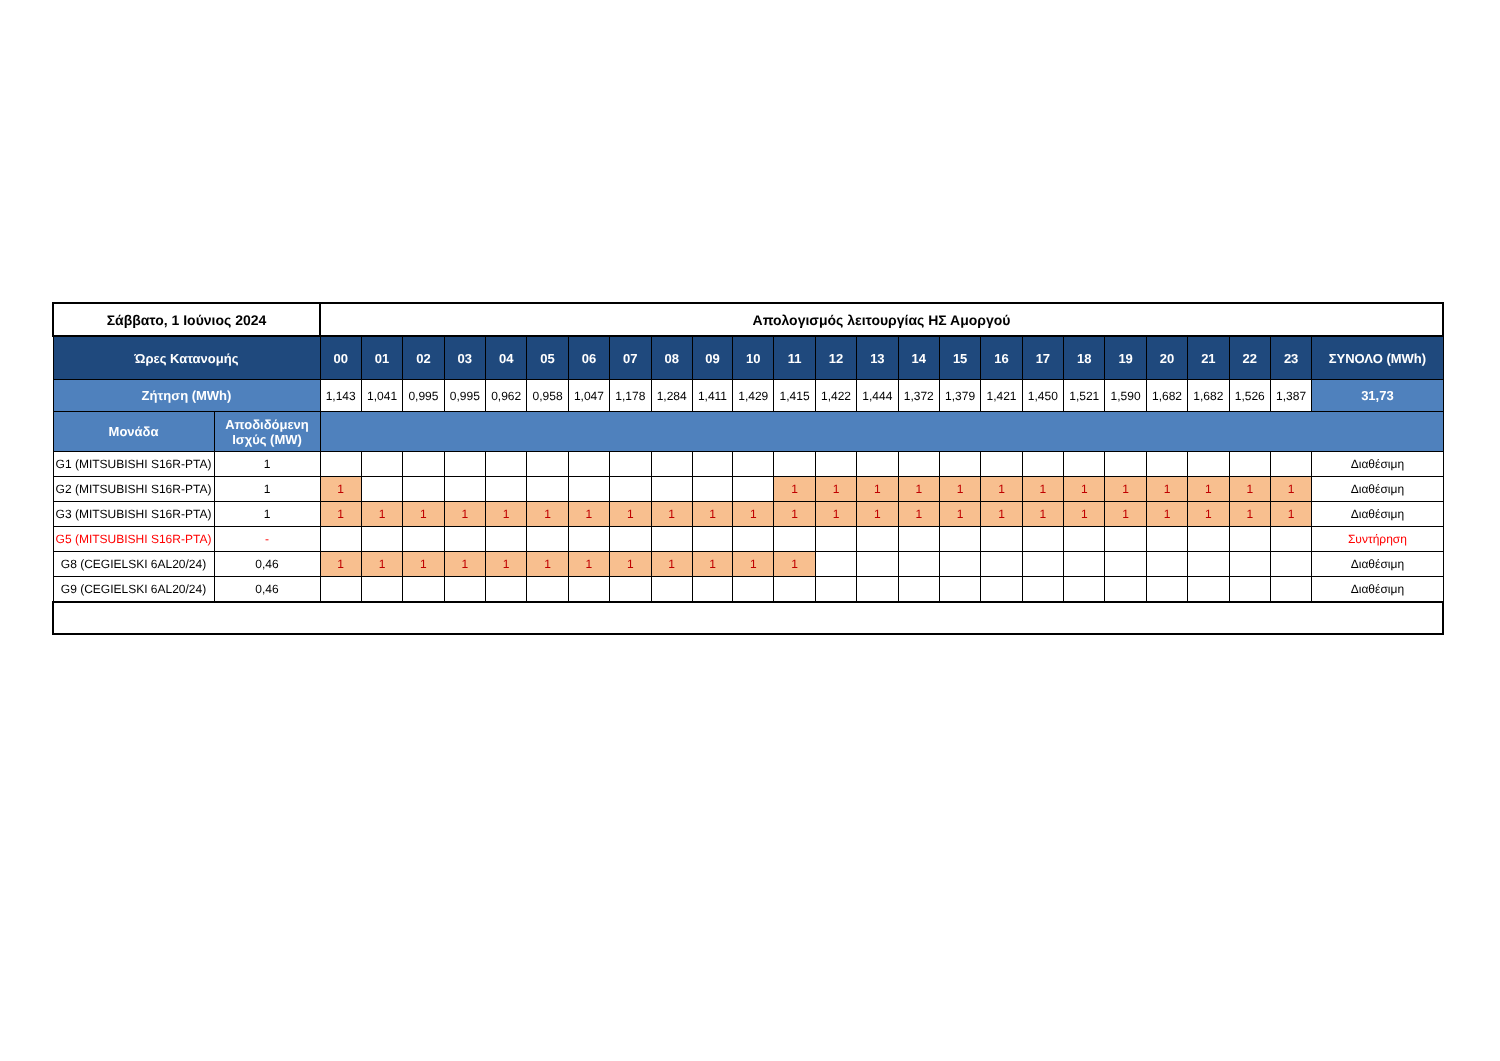| Σάββατο, 1 Ιούνιος 2024 | | Απολογισμός λειτουργίας ΗΣ Αμοργού | | | | | | | | | | | | | | | | | | | | | | | | |
| --- | --- | --- | --- | --- | --- | --- | --- | --- | --- | --- | --- | --- | --- | --- | --- | --- | --- | --- | --- | --- | --- | --- | --- | --- | --- | --- |
| Ώρες Κατανομής | | 00 | 01 | 02 | 03 | 04 | 05 | 06 | 07 | 08 | 09 | 10 | 11 | 12 | 13 | 14 | 15 | 16 | 17 | 18 | 19 | 20 | 21 | 22 | 23 | ΣΥΝΟΛΟ (MWh) |
| Ζήτηση (MWh) | | 1,143 | 1,041 | 0,995 | 0,995 | 0,962 | 0,958 | 1,047 | 1,178 | 1,284 | 1,411 | 1,429 | 1,415 | 1,422 | 1,444 | 1,372 | 1,379 | 1,421 | 1,450 | 1,521 | 1,590 | 1,682 | 1,682 | 1,526 | 1,387 | 31,73 |
| Μονάδα | Αποδιδόμενη Ισχύς (MW) | | | | | | | | | | | | | | | | | | | | | | | | | |
| G1 (MITSUBISHI S16R-PTA) | 1 | | | | | | | | | | | | | | | | | | | | | | | | | Διαθέσιμη |
| G2 (MITSUBISHI S16R-PTA) | 1 | 1 | | | | | | | | | | | 1 | 1 | 1 | 1 | 1 | 1 | 1 | 1 | 1 | 1 | 1 | 1 | 1 | Διαθέσιμη |
| G3 (MITSUBISHI S16R-PTA) | 1 | 1 | 1 | 1 | 1 | 1 | 1 | 1 | 1 | 1 | 1 | 1 | 1 | 1 | 1 | 1 | 1 | 1 | 1 | 1 | 1 | 1 | 1 | 1 | 1 | Διαθέσιμη |
| G5 (MITSUBISHI S16R-PTA) | - | | | | | | | | | | | | | | | | | | | | | | | | | Συντήρηση |
| G8 (CEGIELSKI 6AL20/24) | 0,46 | 1 | 1 | 1 | 1 | 1 | 1 | 1 | 1 | 1 | 1 | 1 | 1 | | | | | | | | | | | | | Διαθέσιμη |
| G9 (CEGIELSKI 6AL20/24) | 0,46 | | | | | | | | | | | | | | | | | | | | | | | | | Διαθέσιμη |